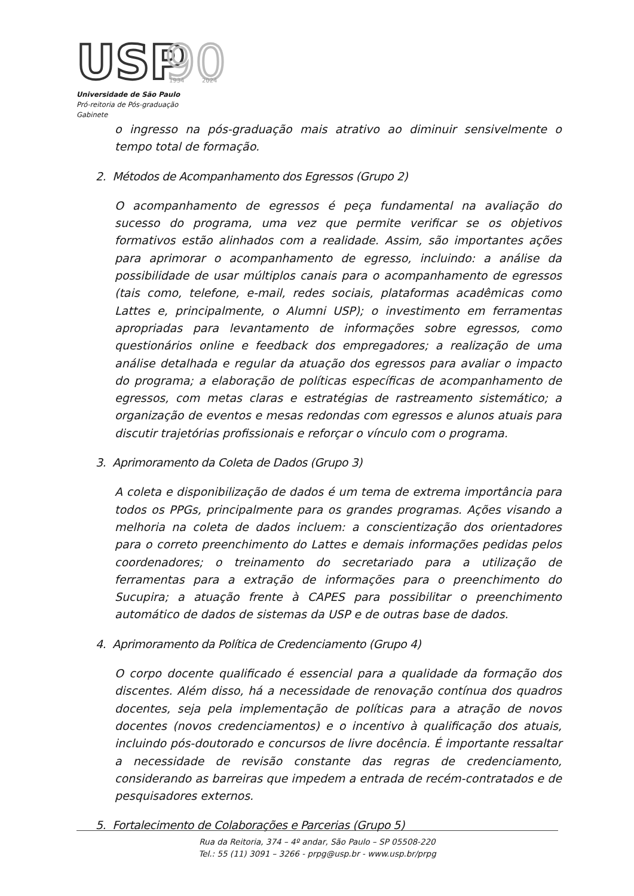USP
90
1934
2024
Universidade de São Paulo
Pró-reitoria de Pós-graduação
Gabinete
o ingresso na pós-graduação mais atrativo ao diminuir sensivelmente o tempo total de formação.
2. Métodos de Acompanhamento dos Egressos (Grupo 2)
O acompanhamento de egressos é peça fundamental na avaliação do sucesso do programa, uma vez que permite verificar se os objetivos formativos estão alinhados com a realidade. Assim, são importantes ações para aprimorar o acompanhamento de egresso, incluindo: a análise da possibilidade de usar múltiplos canais para o acompanhamento de egressos (tais como, telefone, e-mail, redes sociais, plataformas acadêmicas como Lattes e, principalmente, o Alumni USP); o investimento em ferramentas apropriadas para levantamento de informações sobre egressos, como questionários online e feedback dos empregadores; a realização de uma análise detalhada e regular da atuação dos egressos para avaliar o impacto do programa; a elaboração de políticas específicas de acompanhamento de egressos, com metas claras e estratégias de rastreamento sistemático; a organização de eventos e mesas redondas com egressos e alunos atuais para discutir trajetórias profissionais e reforçar o vínculo com o programa.
3. Aprimoramento da Coleta de Dados (Grupo 3)
A coleta e disponibilização de dados é um tema de extrema importância para todos os PPGs, principalmente para os grandes programas. Ações visando a melhoria na coleta de dados incluem: a conscientização dos orientadores para o correto preenchimento do Lattes e demais informações pedidas pelos coordenadores; o treinamento do secretariado para a utilização de ferramentas para a extração de informações para o preenchimento do Sucupira; a atuação frente à CAPES para possibilitar o preenchimento automático de dados de sistemas da USP e de outras base de dados.
4. Aprimoramento da Política de Credenciamento (Grupo 4)
O corpo docente qualificado é essencial para a qualidade da formação dos discentes. Além disso, há a necessidade de renovação contínua dos quadros docentes, seja pela implementação de políticas para a atração de novos docentes (novos credenciamentos) e o incentivo à qualificação dos atuais, incluindo pós-doutorado e concursos de livre docência. É importante ressaltar a necessidade de revisão constante das regras de credenciamento, considerando as barreiras que impedem a entrada de recém-contratados e de pesquisadores externos.
5. Fortalecimento de Colaborações e Parcerias (Grupo 5)
Rua da Reitoria, 374 – 4º andar, São Paulo – SP 05508-220
Tel.: 55 (11) 3091 – 3266 - prpg@usp.br - www.usp.br/prpg